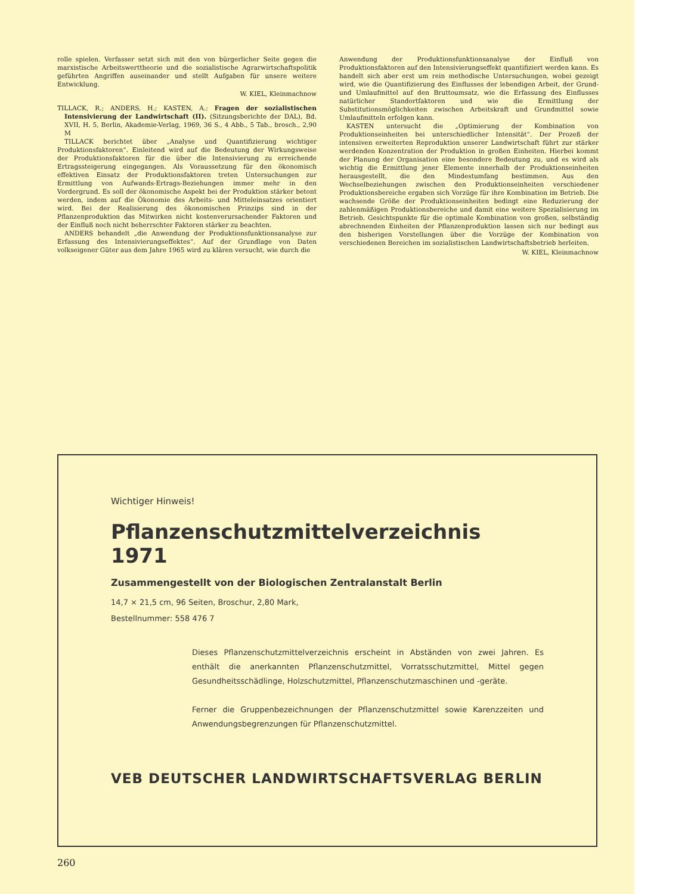rolle spielen. Verfasser setzt sich mit den von bürgerlicher Seite gegen die marxistische Arbeitswerttheorie und die sozialistische Agrarwirtschaftspolitik geführten Angriffen auseinander und stellt Aufgaben für unsere weitere Entwicklung.
W. KIEL, Kleinmachnow
TILLACK, R.; ANDERS, H.; KASTEN, A.: Fragen der sozialistischen Intensivierung der Landwirtschaft (II). (Sitzungsberichte der DAL), Bd. XVII, H. 5, Berlin, Akademie-Verlag, 1969, 36 S., 4 Abb., 5 Tab., brosch., 2,90 M
TILLACK berichtet über „Analyse und Quantifizierung wichtiger Produktionsfaktoren“. Einleitend wird auf die Bedeutung der Wirkungsweise der Produktionsfaktoren für die über die Intensivierung zu erreichende Ertragssteigerung eingegangen. Als Voraussetzung für den ökonomisch effektiven Einsatz der Produktionsfaktoren treten Untersuchungen zur Ermittlung von Aufwands-Ertrags-Beziehungen immer mehr in den Vordergrund. Es soll der ökonomische Aspekt bei der Produktion stärker betont werden, indem auf die Ökonomie des Arbeits- und Mitteleinsatzes orientiert wird. Bei der Realisierung des ökonomischen Prinzips sind in der Pflanzenproduktion das Mitwirken nicht kostenverursachender Faktoren und der Einfluß noch nicht beherrschter Faktoren stärker zu beachten.
ANDERS behandelt „die Anwendung der Produktionsfunktionsanalyse zur Erfassung des Intensivierungseffektes“. Auf der Grundlage von Daten volkseigener Güter aus dem Jahre 1965 wird zu klären versucht, wie durch die
Anwendung der Produktionsfunktionsanalyse der Einfluß von Produktionsfaktoren auf den Intensivierungseffekt quantifiziert werden kann. Es handelt sich aber erst um rein methodische Untersuchungen, wobei gezeigt wird, wie die Quantifizierung des Einflusses der lebendigen Arbeit, der Grund- und Umlaufmittel auf den Bruttoumsatz, wie die Erfassung des Einflusses natürlicher Standortfaktoren und wie die Ermittlung der Substitutionsmöglichkeiten zwischen Arbeitskraft und Grundmittel sowie Umlaufmitteln erfolgen kann.
KASTEN untersucht die „Optimierung der Kombination von Produktionseinheiten bei unterschiedlicher Intensität“. Der Prozeß der intensiven erweiterten Reproduktion unserer Landwirtschaft führt zur stärker werdenden Konzentration der Produktion in großen Einheiten. Hierbei kommt der Planung der Organisation eine besondere Bedeutung zu, und es wird als wichtig die Ermittlung jener Elemente innerhalb der Produktionseinheiten herausgestellt, die den Mindestumfang bestimmen. Aus den Wechselbeziehungen zwischen den Produktionseinheiten verschiedener Produktionsbereiche ergaben sich Vorzüge für ihre Kombination im Betrieb. Die wachsende Größe der Produktionseinheiten bedingt eine Reduzierung der zahlenmäßigen Produktionsbereiche und damit eine weitere Spezialisierung im Betrieb. Gesichtspunkte für die optimale Kombination von großen, selbständig abrechnenden Einheiten der Pflanzenproduktion lassen sich nur bedingt aus den bisherigen Vorstellungen über die Vorzüge der Kombination von verschiedenen Bereichen im sozialistischen Landwirtschaftsbetrieb herleiten.
W. KIEL, Kleinmachnow
Wichtiger Hinweis!
Pflanzenschutzmittelverzeichnis 1971
Zusammengestellt von der Biologischen Zentralanstalt Berlin
14,7 × 21,5 cm, 96 Seiten, Broschur, 2,80 Mark,
Bestellnummer: 558 476 7
Dieses Pflanzenschutzmittelverzeichnis erscheint in Abständen von zwei Jahren. Es enthält die anerkannten Pflanzenschutzmittel, Vorratsschutzmittel, Mittel gegen Gesundheitsschädlinge, Holzschutzmittel, Pflanzenschutzmaschinen und -geräte.
Ferner die Gruppenbezeichnungen der Pflanzenschutzmittel sowie Karenzzeiten und Anwendungsbegrenzungen für Pflanzenschutzmittel.
VEB DEUTSCHER LANDWIRTSCHAFTSVERLAG BERLIN
260